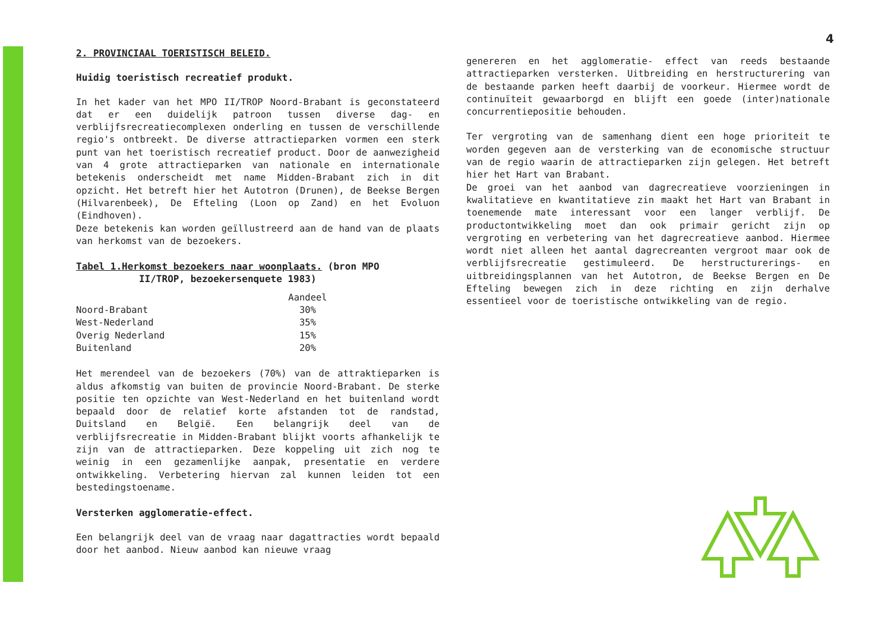4
2. PROVINCIAAL TOERISTISCH BELEID.
Huidig toeristisch recreatief produkt.
In het kader van het MPO II/TROP Noord-Brabant is geconstateerd dat er een duidelijk patroon tussen diverse dag- en verblijfsrecreatiecomplexen onderling en tussen de verschillende regio's ontbreekt. De diverse attractieparken vormen een sterk punt van het toeristisch recreatief product. Door de aanwezigheid van 4 grote attractieparken van nationale en internationale betekenis onderscheidt met name Midden-Brabant zich in dit opzicht. Het betreft hier het Autotron (Drunen), de Beekse Bergen (Hilvarenbeek), De Efteling (Loon op Zand) en het Evoluon (Eindhoven).
Deze betekenis kan worden geïllustreerd aan de hand van de plaats van herkomst van de bezoekers.
Tabel 1.Herkomst bezoekers naar woonplaats. (bron MPO
II/TROP, bezoekersenquete 1983)
| | Aandeel |
| --- | --- |
| Noord-Brabant | 30% |
| West-Nederland | 35% |
| Overig Nederland | 15% |
| Buitenland | 20% |
Het merendeel van de bezoekers (70%) van de attraktieparken is aldus afkomstig van buiten de provincie Noord-Brabant. De sterke positie ten opzichte van West-Nederland en het buitenland wordt bepaald door de relatief korte afstanden tot de randstad, Duitsland en België. Een belangrijk deel van de verblijfsrecreatie in Midden-Brabant blijkt voorts afhankelijk te zijn van de attractieparken. Deze koppeling uit zich nog te weinig in een gezamenlijke aanpak, presentatie en verdere ontwikkeling. Verbetering hiervan zal kunnen leiden tot een bestedingstoename.
Versterken agglomeratie-effect.
Een belangrijk deel van de vraag naar dagattracties wordt bepaald door het aanbod. Nieuw aanbod kan nieuwe vraag
genereren en het agglomeratie- effect van reeds bestaande attractieparken versterken. Uitbreiding en herstructurering van de bestaande parken heeft daarbij de voorkeur. Hiermee wordt de continuïteit gewaarborgd en blijft een goede (inter)nationale concurrentiepositie behouden.
Ter vergroting van de samenhang dient een hoge prioriteit te worden gegeven aan de versterking van de economische structuur van de regio waarin de attractieparken zijn gelegen. Het betreft hier het Hart van Brabant.
De groei van het aanbod van dagrecreatieve voorzieningen in kwalitatieve en kwantitatieve zin maakt het Hart van Brabant in toenemende mate interessant voor een langer verblijf. De productontwikkeling moet dan ook primair gericht zijn op vergroting en verbetering van het dagrecreatieve aanbod. Hiermee wordt niet alleen het aantal dagrecreanten vergroot maar ook de verblijfsrecreatie gestimuleerd. De herstructurerings- en uitbreidingsplannen van het Autotron, de Beekse Bergen en De Efteling bewegen zich in deze richting en zijn derhalve essentieel voor de toeristische ontwikkeling van de regio.